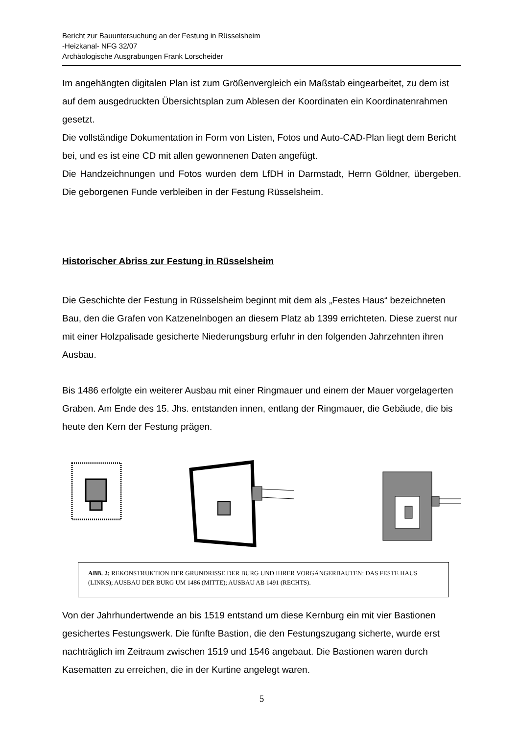Bericht zur Bauuntersuchung an der Festung in Rüsselsheim
-Heizkanal- NFG 32/07
Archäologische Ausgrabungen Frank Lorscheider
Im angehängten digitalen Plan ist zum Größenvergleich ein Maßstab eingearbeitet, zu dem ist auf dem ausgedruckten Übersichtsplan zum Ablesen der Koordinaten ein Koordinatenrahmen gesetzt.
Die vollständige Dokumentation in Form von Listen, Fotos und Auto-CAD-Plan liegt dem Bericht bei, und es ist eine CD mit allen gewonnenen Daten angefügt.
Die Handzeichnungen und Fotos wurden dem LfDH in Darmstadt, Herrn Göldner, übergeben. Die geborgenen Funde verbleiben in der Festung Rüsselsheim.
Historischer Abriss zur Festung in Rüsselsheim
Die Geschichte der Festung in Rüsselsheim beginnt mit dem als „Festes Haus“ bezeichneten Bau, den die Grafen von Katzenelnbogen an diesem Platz ab 1399 errichteten. Diese zuerst nur mit einer Holzpalisade gesicherte Niederungsburg erfuhr in den folgenden Jahrzehnten ihren Ausbau.
Bis 1486 erfolgte ein weiterer Ausbau mit einer Ringmauer und einem der Mauer vorgelagerten Graben. Am Ende des 15. Jhs. entstanden innen, entlang der Ringmauer, die Gebäude, die bis heute den Kern der Festung prägen.
ABB. 2: REKONSTRUKTION DER GRUNDRISSE DER BURG UND IHRER VORGÄNGERBAUTEN: DAS FESTE HAUS (LINKS); AUSBAU DER BURG UM 1486 (MITTE); AUSBAU AB 1491 (RECHTS).
Von der Jahrhundertwende an bis 1519 entstand um diese Kernburg ein mit vier Bastionen gesichertes Festungswerk. Die fünfte Bastion, die den Festungszugang sicherte, wurde erst nachträglich im Zeitraum zwischen 1519 und 1546 angebaut. Die Bastionen waren durch Kasematten zu erreichen, die in der Kurtine angelegt waren.
5